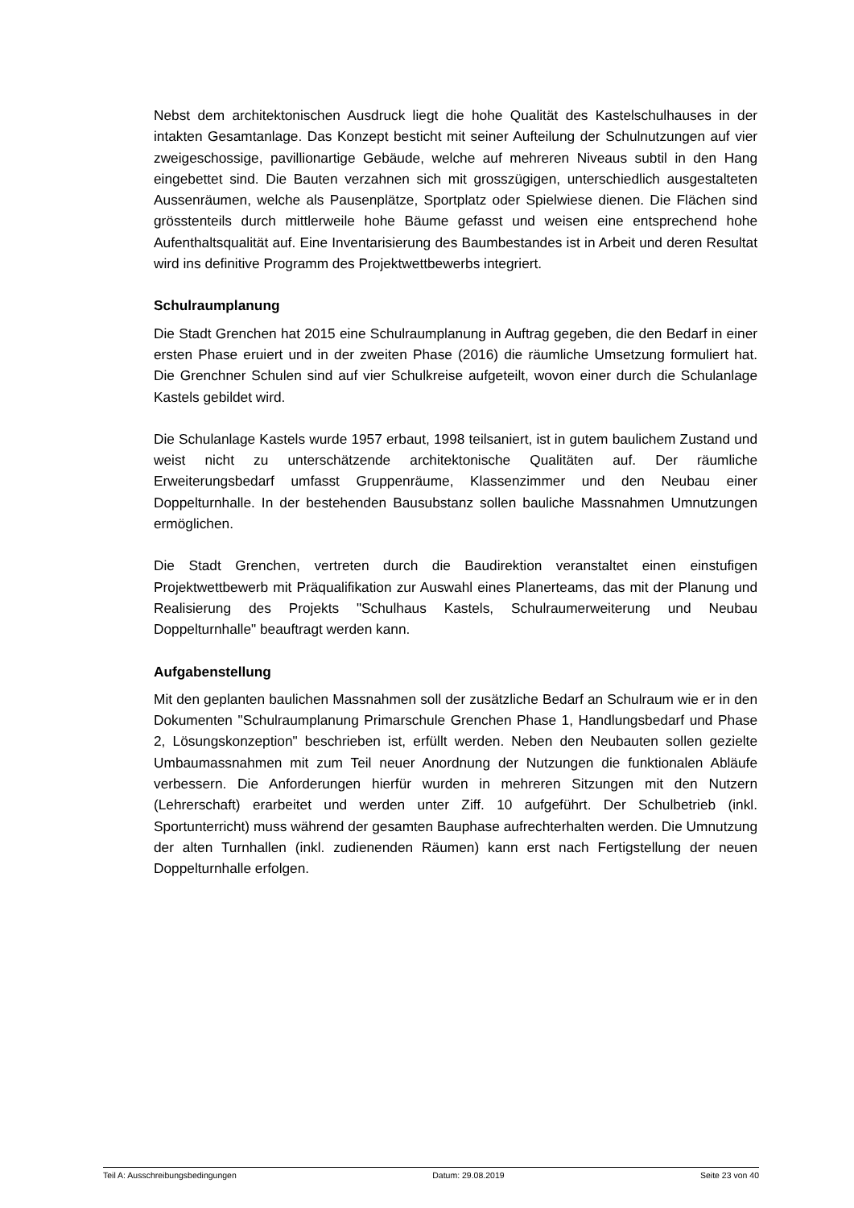Nebst dem architektonischen Ausdruck liegt die hohe Qualität des Kastelschulhauses in der intakten Gesamtanlage. Das Konzept besticht mit seiner Aufteilung der Schulnutzungen auf vier zweigeschossige, pavillionartige Gebäude, welche auf mehreren Niveaus subtil in den Hang eingebettet sind. Die Bauten verzahnen sich mit grosszügigen, unterschiedlich ausgestalteten Aussenräumen, welche als Pausenplätze, Sportplatz oder Spielwiese dienen. Die Flächen sind grösstenteils durch mittlerweile hohe Bäume gefasst und weisen eine entsprechend hohe Aufenthaltsqualität auf. Eine Inventarisierung des Baumbestandes ist in Arbeit und deren Resultat wird ins definitive Programm des Projektwettbewerbs integriert.
Schulraumplanung
Die Stadt Grenchen hat 2015 eine Schulraumplanung in Auftrag gegeben, die den Bedarf in einer ersten Phase eruiert und in der zweiten Phase (2016) die räumliche Umsetzung formuliert hat. Die Grenchner Schulen sind auf vier Schulkreise aufgeteilt, wovon einer durch die Schulanlage Kastels gebildet wird.
Die Schulanlage Kastels wurde 1957 erbaut, 1998 teilsaniert, ist in gutem baulichem Zustand und weist nicht zu unterschätzende architektonische Qualitäten auf. Der räumliche Erweiterungsbedarf umfasst Gruppenräume, Klassenzimmer und den Neubau einer Doppelturnhalle. In der bestehenden Bausubstanz sollen bauliche Massnahmen Umnutzungen ermöglichen.
Die Stadt Grenchen, vertreten durch die Baudirektion veranstaltet einen einstufigen Projektwettbewerb mit Präqualifikation zur Auswahl eines Planerteams, das mit der Planung und Realisierung des Projekts "Schulhaus Kastels, Schulraumerweiterung und Neubau Doppelturnhalle" beauftragt werden kann.
Aufgabenstellung
Mit den geplanten baulichen Massnahmen soll der zusätzliche Bedarf an Schulraum wie er in den Dokumenten "Schulraumplanung Primarschule Grenchen Phase 1, Handlungsbedarf und Phase 2, Lösungskonzeption" beschrieben ist, erfüllt werden. Neben den Neubauten sollen gezielte Umbaumassnahmen mit zum Teil neuer Anordnung der Nutzungen die funktionalen Abläufe verbessern. Die Anforderungen hierfür wurden in mehreren Sitzungen mit den Nutzern (Lehrerschaft) erarbeitet und werden unter Ziff. 10 aufgeführt. Der Schulbetrieb (inkl. Sportunterricht) muss während der gesamten Bauphase aufrechterhalten werden. Die Umnutzung der alten Turnhallen (inkl. zudienenden Räumen) kann erst nach Fertigstellung der neuen Doppelturnhalle erfolgen.
Teil A: Ausschreibungsbedingungen Datum: 29.08.2019 Seite 23 von 40